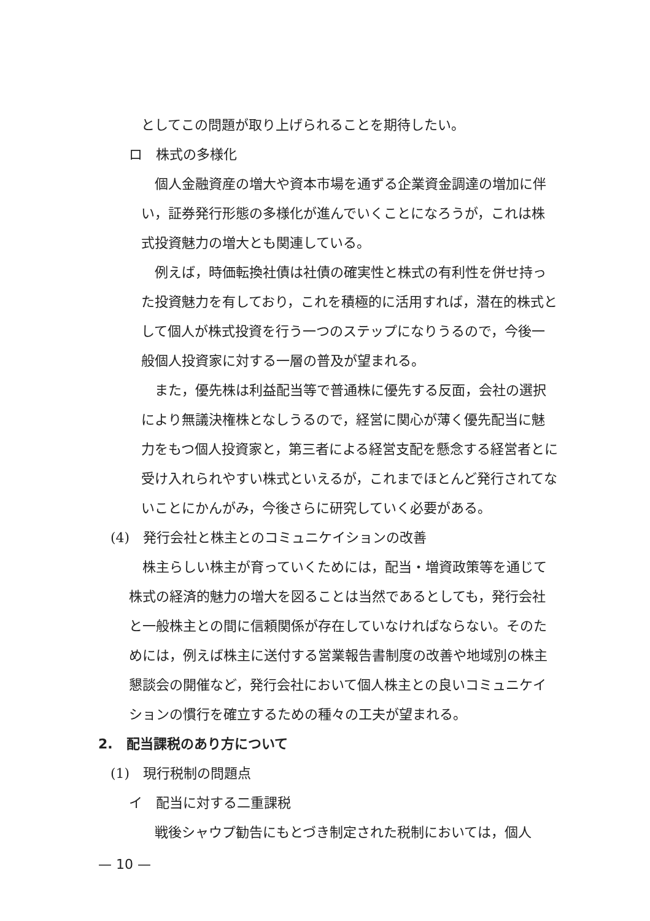としてこの問題が取り上げられることを期待したい。
ロ　株式の多様化
　個人金融資産の増大や資本市場を通ずる企業資金調達の増加に伴い，証券発行形態の多様化が進んでいくことになろうが，これは株式投資魅力の増大とも関連している。
　例えば，時価転換社債は社債の確実性と株式の有利性を併せ持った投資魅力を有しており，これを積極的に活用すれば，潜在的株式として個人が株式投資を行う一つのステップになりうるので，今後一般個人投資家に対する一層の普及が望まれる。
　また，優先株は利益配当等で普通株に優先する反面，会社の選択により無議決権株となしうるので，経営に関心が薄く優先配当に魅力をもつ個人投資家と，第三者による経営支配を懸念する経営者とに受け入れられやすい株式といえるが，これまでほとんど発行されてないことにかんがみ，今後さらに研究していく必要がある。
(4)　発行会社と株主とのコミュニケイションの改善
　株主らしい株主が育っていくためには，配当・増資政策等を通じて株式の経済的魅力の増大を図ることは当然であるとしても，発行会社と一般株主との間に信頼関係が存在していなければならない。そのためには，例えば株主に送付する営業報告書制度の改善や地域別の株主懇談会の開催など，発行会社において個人株主との良いコミュニケイションの慣行を確立するための種々の工夫が望まれる。
2.　配当課税のあり方について
(1)　現行税制の問題点
イ　配当に対する二重課税
　戦後シャウプ勧告にもとづき制定された税制においては，個人
— 10 —